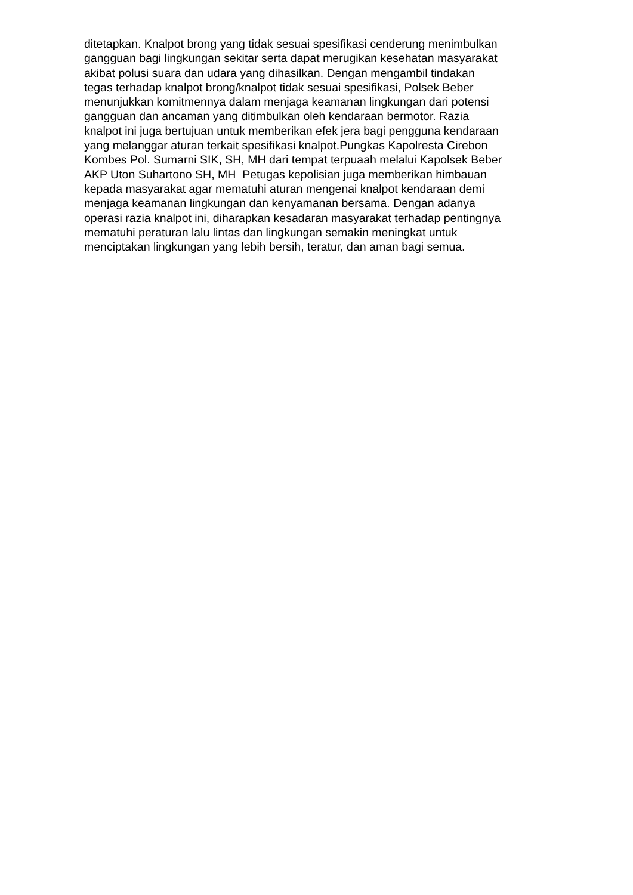ditetapkan. Knalpot brong yang tidak sesuai spesifikasi cenderung menimbulkan
gangguan bagi lingkungan sekitar serta dapat merugikan kesehatan masyarakat
akibat polusi suara dan udara yang dihasilkan. Dengan mengambil tindakan
tegas terhadap knalpot brong/knalpot tidak sesuai spesifikasi, Polsek Beber
menunjukkan komitmennya dalam menjaga keamanan lingkungan dari potensi
gangguan dan ancaman yang ditimbulkan oleh kendaraan bermotor. Razia
knalpot ini juga bertujuan untuk memberikan efek jera bagi pengguna kendaraan
yang melanggar aturan terkait spesifikasi knalpot.Pungkas Kapolresta Cirebon
Kombes Pol. Sumarni SIK, SH, MH dari tempat terpuaah melalui Kapolsek Beber
AKP Uton Suhartono SH, MH Petugas kepolisian juga memberikan himbauan
kepada masyarakat agar mematuhi aturan mengenai knalpot kendaraan demi
menjaga keamanan lingkungan dan kenyamanan bersama. Dengan adanya
operasi razia knalpot ini, diharapkan kesadaran masyarakat terhadap pentingnya
mematuhi peraturan lalu lintas dan lingkungan semakin meningkat untuk
menciptakan lingkungan yang lebih bersih, teratur, dan aman bagi semua.